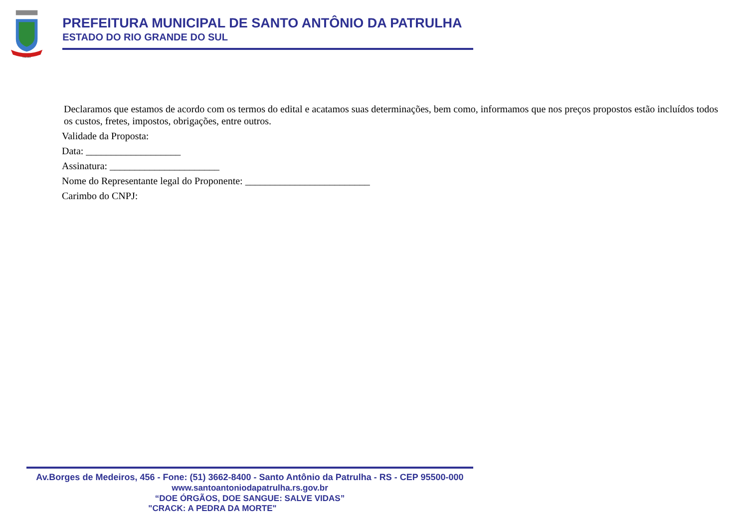1760-1811
PREFEITURA MUNICIPAL DE SANTO ANTÔNIO DA PATRULHA
ESTADO DO RIO GRANDE DO SUL
Declaramos que estamos de acordo com os termos do edital e acatamos suas determinações, bem como, informamos que nos preços propostos estão incluídos todos os custos, fretes, impostos, obrigações, entre outros.
Validade da Proposta:
Data: ___________________
Assinatura: ______________________
Nome do Representante legal do Proponente: _________________________
Carimbo do CNPJ:
Av.Borges de Medeiros, 456 - Fone: (51) 3662-8400 - Santo Antônio da Patrulha - RS - CEP 95500-000
www.santoantoniodapatrulha.rs.gov.br
“DOE ÓRGÃOS, DOE SANGUE: SALVE VIDAS”
"CRACK: A PEDRA DA MORTE"